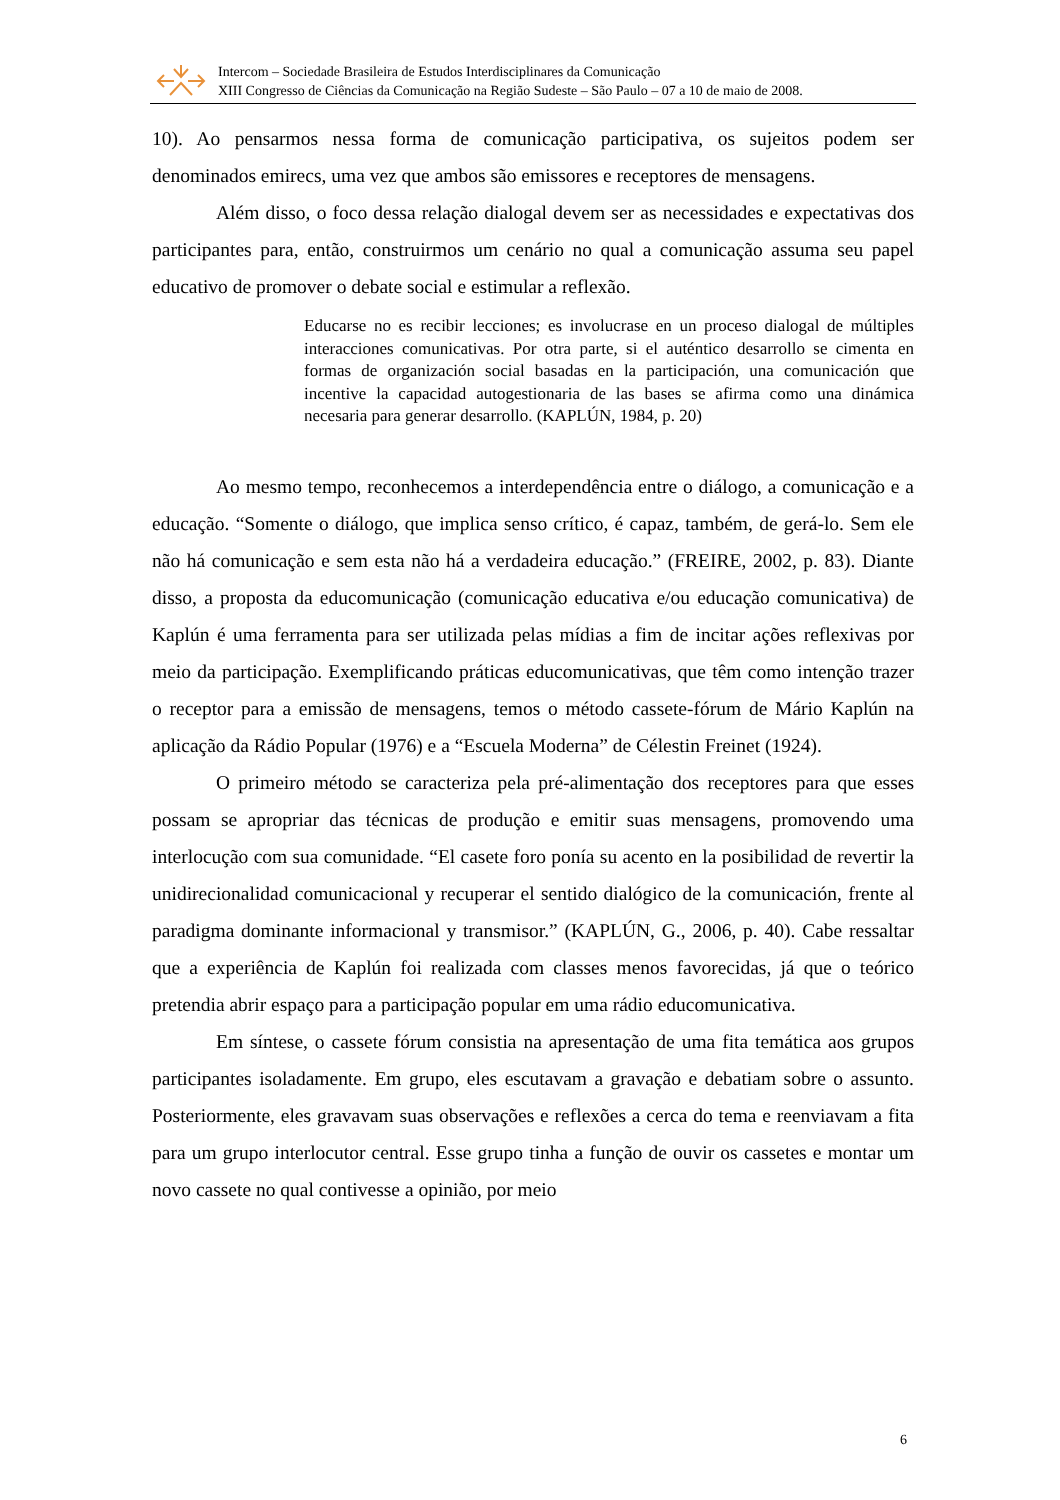Intercom – Sociedade Brasileira de Estudos Interdisciplinares da Comunicação
XIII Congresso de Ciências da Comunicação na Região Sudeste – São Paulo – 07 a 10 de maio de 2008.
10). Ao pensarmos nessa forma de comunicação participativa, os sujeitos podem ser denominados emirecs, uma vez que ambos são emissores e receptores de mensagens.
Além disso, o foco dessa relação dialogal devem ser as necessidades e expectativas dos participantes para, então, construirmos um cenário no qual a comunicação assuma seu papel educativo de promover o debate social e estimular a reflexão.
Educarse no es recibir lecciones; es involucrase en un proceso dialogal de múltiples interacciones comunicativas. Por otra parte, si el auténtico desarrollo se cimenta en formas de organización social basadas en la participación, una comunicación que incentive la capacidad autogestionaria de las bases se afirma como una dinámica necesaria para generar desarrollo. (KAPLÚN, 1984, p. 20)
Ao mesmo tempo, reconhecemos a interdependência entre o diálogo, a comunicação e a educação. “Somente o diálogo, que implica senso crítico, é capaz, também, de gerá-lo. Sem ele não há comunicação e sem esta não há a verdadeira educação.” (FREIRE, 2002, p. 83). Diante disso, a proposta da educomunicação (comunicação educativa e/ou educação comunicativa) de Kaplún é uma ferramenta para ser utilizada pelas mídias a fim de incitar ações reflexivas por meio da participação. Exemplificando práticas educomunicativas, que têm como intenção trazer o receptor para a emissão de mensagens, temos o método cassete-fórum de Mário Kaplún na aplicação da Rádio Popular (1976) e a “Escuela Moderna” de Célestin Freinet (1924).
O primeiro método se caracteriza pela pré-alimentação dos receptores para que esses possam se apropriar das técnicas de produção e emitir suas mensagens, promovendo uma interlocução com sua comunidade. “El casete foro ponía su acento en la posibilidad de revertir la unidirecionalidad comunicacional y recuperar el sentido dialógico de la comunicación, frente al paradigma dominante informacional y transmisor.” (KAPLÚN, G., 2006, p. 40). Cabe ressaltar que a experiência de Kaplún foi realizada com classes menos favorecidas, já que o teórico pretendia abrir espaço para a participação popular em uma rádio educomunicativa.
Em síntese, o cassete fórum consistia na apresentação de uma fita temática aos grupos participantes isoladamente. Em grupo, eles escutavam a gravação e debatiam sobre o assunto. Posteriormente, eles gravavam suas observações e reflexões a cerca do tema e reenviavam a fita para um grupo interlocutor central. Esse grupo tinha a função de ouvir os cassetes e montar um novo cassete no qual contivesse a opinião, por meio
6